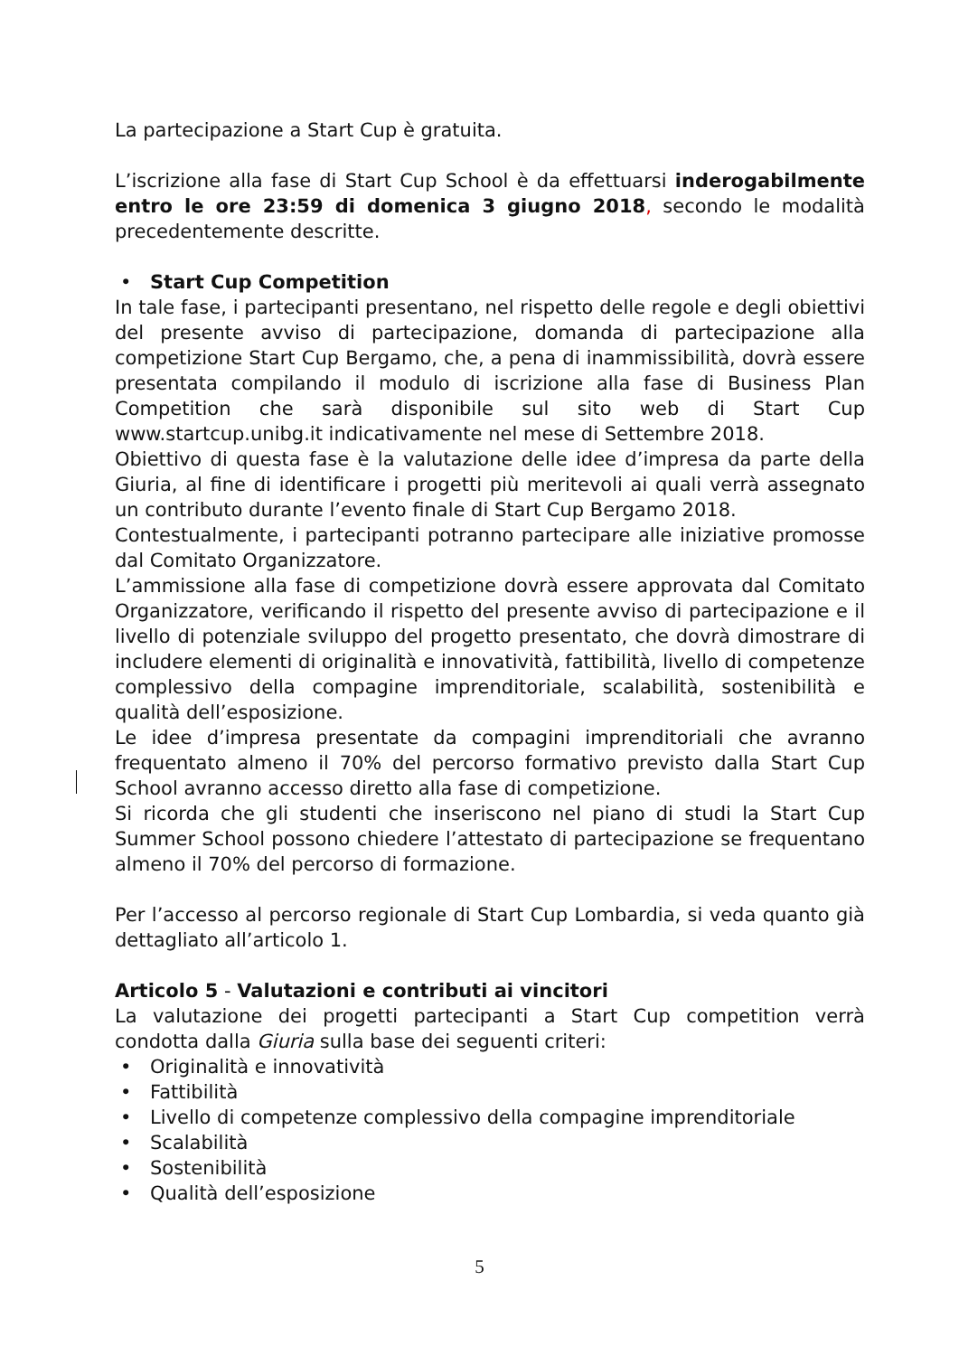La partecipazione a Start Cup è gratuita.
L’iscrizione alla fase di Start Cup School è da effettuarsi inderogabilmente entro le ore 23:59 di domenica 3 giugno 2018, secondo le modalità precedentemente descritte.
• Start Cup Competition
In tale fase, i partecipanti presentano, nel rispetto delle regole e degli obiettivi del presente avviso di partecipazione, domanda di partecipazione alla competizione Start Cup Bergamo, che, a pena di inammissibilità, dovrà essere presentata compilando il modulo di iscrizione alla fase di Business Plan Competition che sarà disponibile sul sito web di Start Cup www.startcup.unibg.it indicativamente nel mese di Settembre 2018.
Obiettivo di questa fase è la valutazione delle idee d’impresa da parte della Giuria, al fine di identificare i progetti più meritevoli ai quali verrà assegnato un contributo durante l’evento finale di Start Cup Bergamo 2018.
Contestualmente, i partecipanti potranno partecipare alle iniziative promosse dal Comitato Organizzatore.
L’ammissione alla fase di competizione dovrà essere approvata dal Comitato Organizzatore, verificando il rispetto del presente avviso di partecipazione e il livello di potenziale sviluppo del progetto presentato, che dovrà dimostrare di includere elementi di originalità e innovatività, fattibilità, livello di competenze complessivo della compagine imprenditoriale, scalabilità, sostenibilità e qualità dell’esposizione.
Le idee d’impresa presentate da compagini imprenditoriali che avranno frequentato almeno il 70% del percorso formativo previsto dalla Start Cup School avranno accesso diretto alla fase di competizione.
Si ricorda che gli studenti che inseriscono nel piano di studi la Start Cup Summer School possono chiedere l’attestato di partecipazione se frequentano almeno il 70% del percorso di formazione.
Per l’accesso al percorso regionale di Start Cup Lombardia, si veda quanto già dettagliato all’articolo 1.
Articolo 5 - Valutazioni e contributi ai vincitori
La valutazione dei progetti partecipanti a Start Cup competition verrà condotta dalla Giuria sulla base dei seguenti criteri:
• Originalità e innovatività
• Fattibilità
• Livello di competenze complessivo della compagine imprenditoriale
• Scalabilità
• Sostenibilità
• Qualità dell’esposizione
5